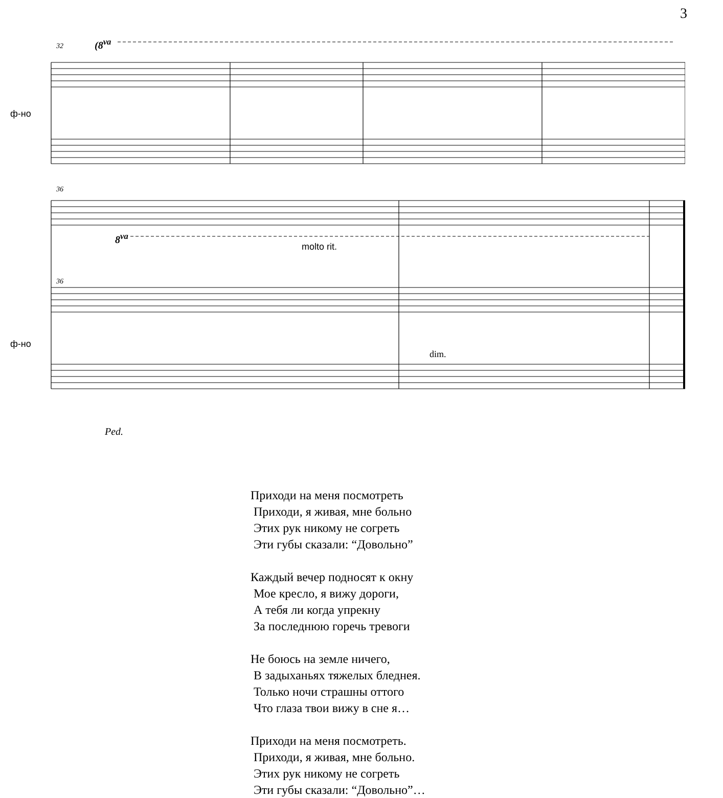3
32 (8<sup>va</sup>
ф-но
36
8<sup>va</sup>
molto rit.
36
ф-но
dim.
Ped.
Приходи на меня посмотреть
Приходи, я живая, мне больно
Этих рук никому не согреть
Эти губы сказали: “Довольно”
Каждый вечер подносят к окну
Мое кресло, я вижу дороги,
А тебя ли когда упрекну
За последнюю горечь тревоги
Не боюсь на земле ничего,
В задыханьях тяжелых бледнея.
Только ночи страшны оттого
Что глаза твои вижу в сне я…
Приходи на меня посмотреть.
Приходи, я живая, мне больно.
Этих рук никому не согреть
Эти губы сказали: “Довольно”…